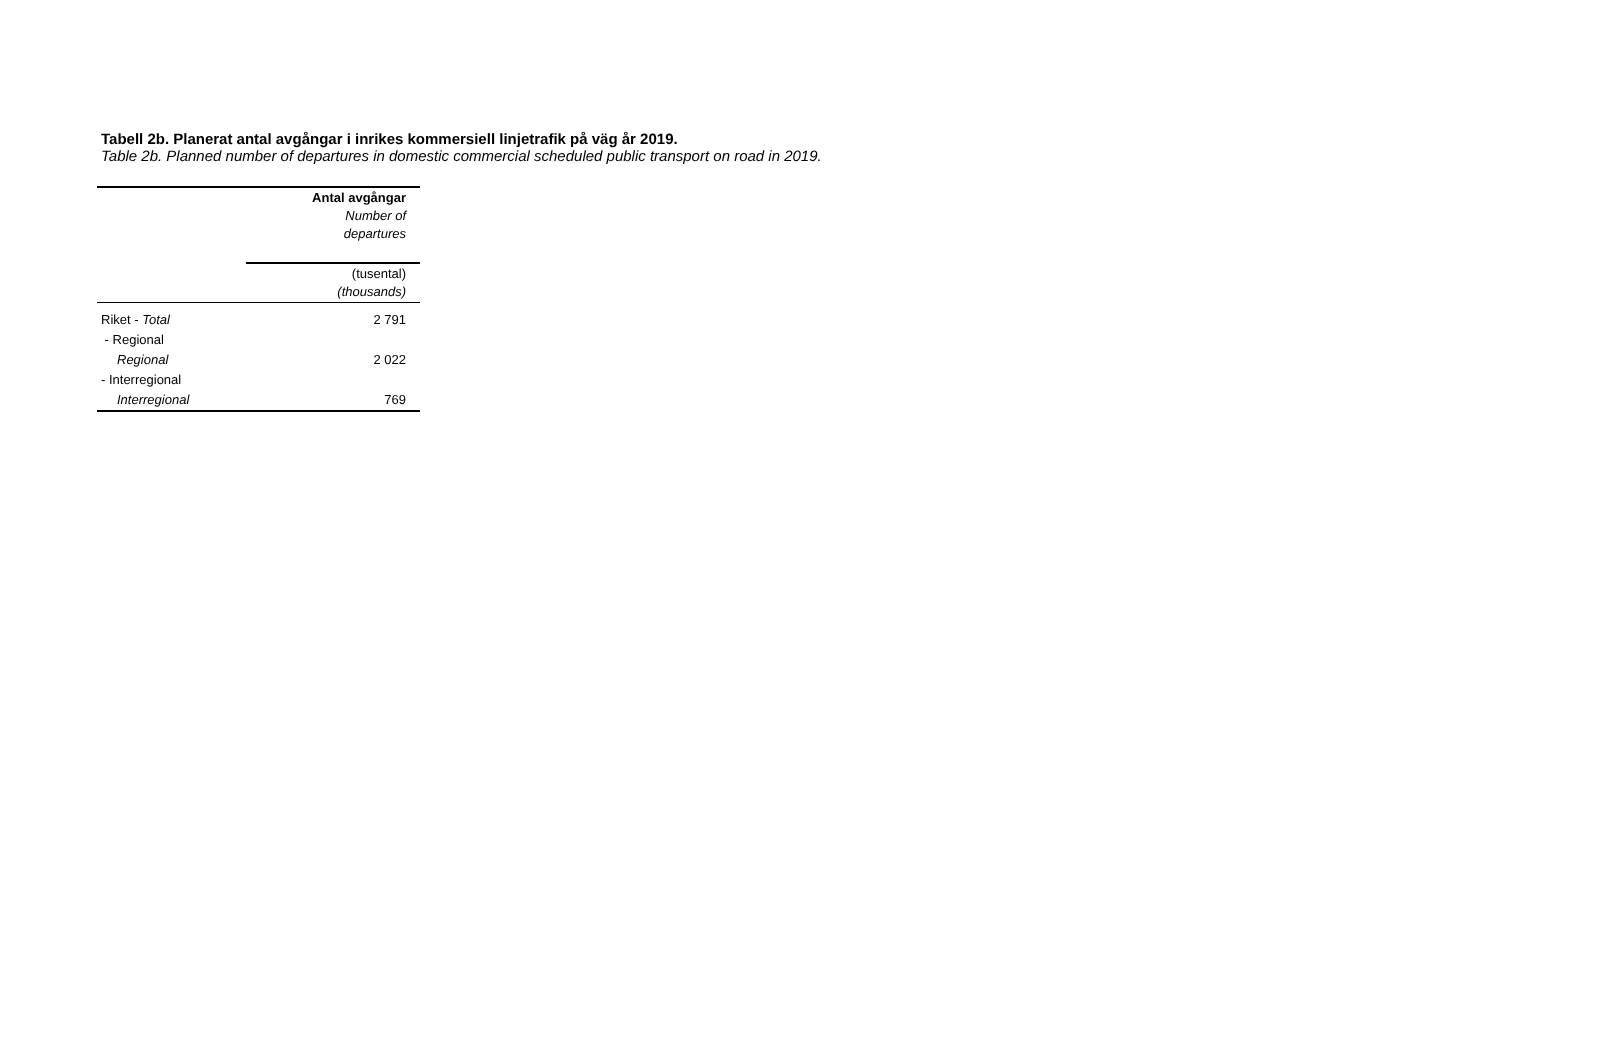Tabell 2b. Planerat antal avgångar i inrikes kommersiell linjetrafik på väg år 2019.
Table 2b. Planned number of departures in domestic commercial scheduled public transport on road in 2019.
| | Antal avgångar Number of departures |
| --- | --- |
| | (tusental) (thousands) |
| Riket - Total | 2 791 |
| - Regional | |
| Regional | 2 022 |
| - Interregional | |
| Interregional | 769 |